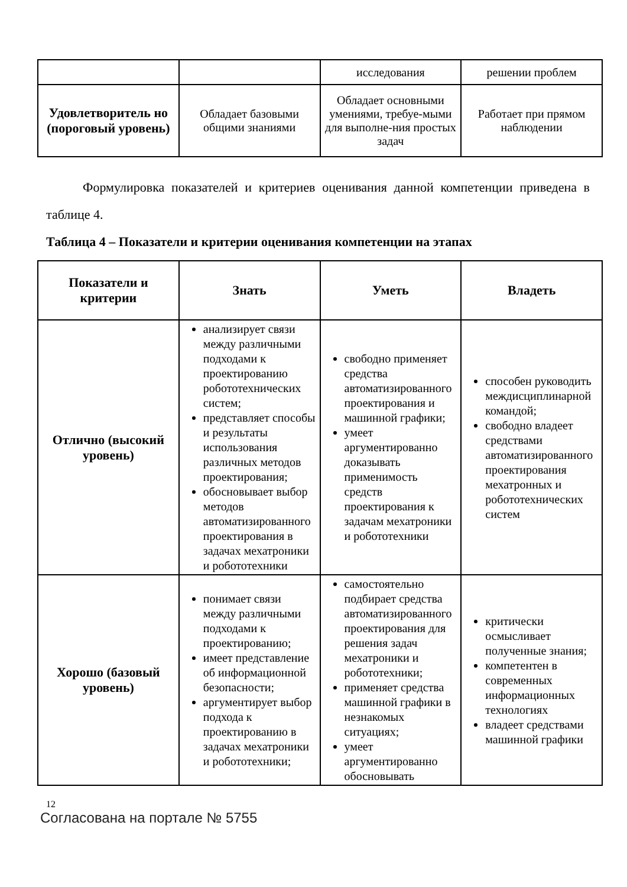| | | исследования | решении проблем |
| Удовлетворитель но (пороговый уровень) | Обладает базовыми общими знаниями | Обладает основными умениями, требуе-мыми для выполне-ния простых задач | Работает при прямом наблюдении |
Формулировка показателей и критериев оценивания данной компетенции приведена в таблице 4.
Таблица 4 – Показатели и критерии оценивания компетенции на этапах
| Показатели и критерии | Знать | Уметь | Владеть |
| --- | --- | --- | --- |
| Отлично (высокий уровень) | анализирует связи между различными подходами к проектированию робототехнических систем; представляет способы и результаты использования различных методов проектирования; обосновывает выбор методов автоматизированного проектирования в задачах мехатроники и робототехники | свободно применяет средства автоматизированного проектирования и машинной графики; умеет аргументированно доказывать применимость средств проектирования к задачам мехатроники и робототехники | способен руководить междисциплинарной командой; свободно владеет средствами автоматизированного проектирования мехатронных и робототехнических систем |
| Хорошо (базовый уровень) | понимает связи между различными подходами к проектированию; имеет представление об информационной безопасности; аргументирует выбор подхода к проектированию в задачах мехатроники и робототехники; | самостоятельно подбирает средства автоматизированного проектирования для решения задач мехатроники и робототехники; применяет средства машинной графики в незнакомых ситуациях; умеет аргументированно обосновывать | критически осмысливает полученные знания; компетентен в современных информационных технологиях владеет средствами машинной графики |
12
Согласована на портале № 5755